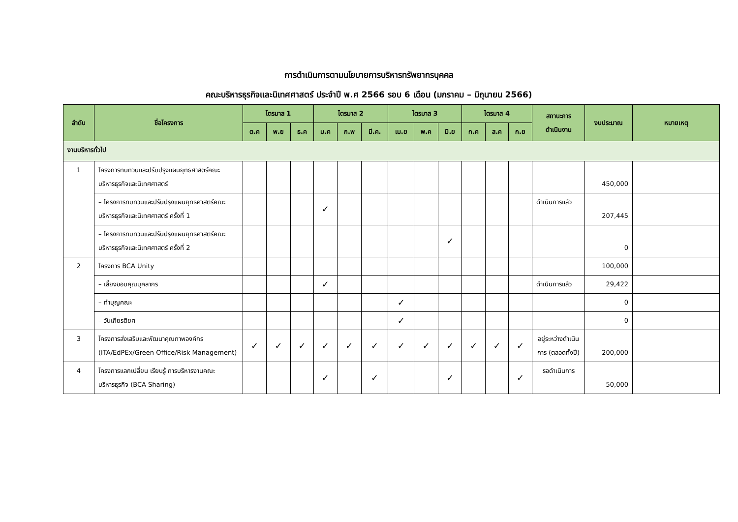การดำเนินการตามนโยบายการบริหารทรัพยากรบุคคล
คณะบริหารธุรกิจและนิเทศศาสตร์ ประจำปี พ.ศ 2566 รอบ 6 เดือน (มกราคม – มิถุนายน 2566)
| ลำดับ | ชื่อโครงการ | ไตรมาส 1 | | | ไตรมาส 2 | | | ไตรมาส 3 | | | ไตรมาส 4 | | | สถานะการ ดำเนินงาน | งบประมาณ | หมายเหตุ |
| --- | --- | --- | --- | --- | --- | --- | --- | --- | --- | --- | --- | --- | --- | --- | --- | --- |
| | | ต.ค | พ.ย | ธ.ค | ม.ค | ก.พ | มี.ค. | เม.ย | พ.ค | มิ.ย | ก.ค | ส.ค | ก.ย | | | |
| งานบริหารทั่วไป | | | | | | | | | | | | | | | | |
| 1 | โครงการทบทวนและปรับปรุงแผนยุทธศาสตร์คณะบริหารธุรกิจและนิเทศศาสตร์ | | | | | | | | | | | | | | 450,000 | |
| | – โครงการทบทวนและปรับปรุงแผนยุทธศาสตร์คณะบริหารธุรกิจและนิเทศศาสตร์ ครั้งที่ 1 | | | | ✓ | | | | | | | | | ดำเนินการแล้ว | 207,445 | |
| | – โครงการทบทวนและปรับปรุงแผนยุทธศาสตร์คณะบริหารธุรกิจและนิเทศศาสตร์ ครั้งที่ 2 | | | | | | | | | ✓ | | | | | 0 | |
| 2 | โครงการ BCA Unity | | | | | | | | | | | | | | 100,000 | |
| | – เลี้ยงขอบคุณบุคลากร | | | | ✓ | | | | | | | | | ดำเนินการแล้ว | 29,422 | |
| | – ทำบุญคณะ | | | | | | | ✓ | | | | | | | 0 | |
| | – วันเกียรติยศ | | | | | | | ✓ | | | | | | | 0 | |
| 3 | โครงการส่งเสริมและพัฒนาคุณภาพองค์กร (ITA/EdPEx/Green Office/Risk Management) | ✓ | ✓ | ✓ | ✓ | ✓ | ✓ | ✓ | ✓ | ✓ | ✓ | ✓ | ✓ | อยู่ระหว่างดำเนินการ (ตลอดทั้งปี) | 200,000 | |
| 4 | โครงการแลกเปลี่ยน เรียนรู้ การบริหารงานคณะบริหารธุรกิจ (BCA Sharing) | | | | ✓ | | ✓ | | | ✓ | | | ✓ | รอดำเนินการ | 50,000 | |